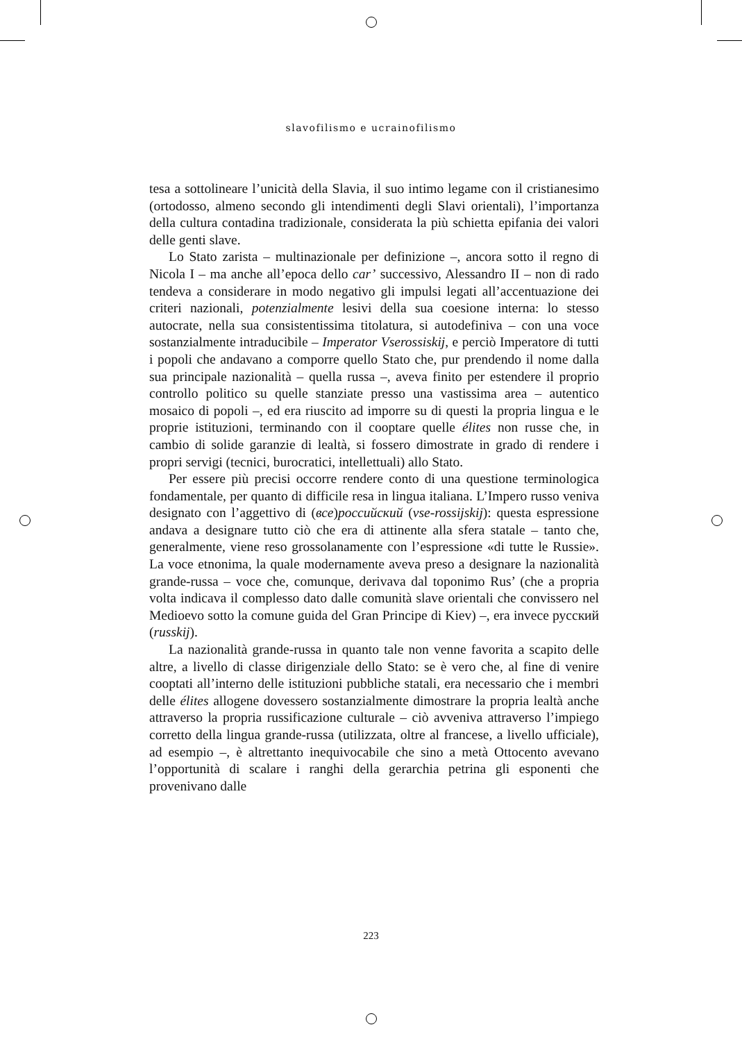slavofilismo e ucrainofilismo
tesa a sottolineare l’unicità della Slavia, il suo intimo legame con il cristianesimo (ortodosso, almeno secondo gli intendimenti degli Slavi orientali), l’importanza della cultura contadina tradizionale, considerata la più schietta epifania dei valori delle genti slave.
Lo Stato zarista – multinazionale per definizione –, ancora sotto il regno di Nicola I – ma anche all’epoca dello car’ successivo, Alessandro II – non di rado tendeva a considerare in modo negativo gli impulsi legati all’accentuazione dei criteri nazionali, potenzialmente lesivi della sua coesione interna: lo stesso autocrate, nella sua consistentissima titolatura, si autodefiniva – con una voce sostanzialmente intraducibile – Imperator Vserossiskij, e perciò Imperatore di tutti i popoli che andavano a comporre quello Stato che, pur prendendo il nome dalla sua principale nazionalità – quella russa –, aveva finito per estendere il proprio controllo politico su quelle stanziate presso una vastissima area – autentico mosaico di popoli –, ed era riuscito ad imporre su di questi la propria lingua e le proprie istituzioni, terminando con il cooptare quelle élites non russe che, in cambio di solide garanzie di lealtà, si fossero dimostrate in grado di rendere i propri servigi (tecnici, burocratici, intellettuali) allo Stato.
Per essere più precisi occorre rendere conto di una questione terminologica fondamentale, per quanto di difficile resa in lingua italiana. L’Impero russo veniva designato con l’aggettivo di (все)российский (vse-rossijskij): questa espressione andava a designare tutto ciò che era di attinente alla sfera statale – tanto che, generalmente, viene reso grossolanamente con l’espressione «di tutte le Russie». La voce etnonima, la quale modernamente aveva preso a designare la nazionalità grande-russa – voce che, comunque, derivava dal toponimo Rus’ (che a propria volta indicava il complesso dato dalle comunità slave orientali che convissero nel Medioevo sotto la comune guida del Gran Principe di Kiev) –, era invece русский (russkij).
La nazionalità grande-russa in quanto tale non venne favorita a scapito delle altre, a livello di classe dirigenziale dello Stato: se è vero che, al fine di venire cooptati all’interno delle istituzioni pubbliche statali, era necessario che i membri delle élites allogene dovessero sostanzialmente dimostrare la propria lealtà anche attraverso la propria russificazione culturale – ciò avveniva attraverso l’impiego corretto della lingua grande-russa (utilizzata, oltre al francese, a livello ufficiale), ad esempio –, è altrettanto inequivocabile che sino a metà Ottocento avevano l’opportunità di scalare i ranghi della gerarchia petrina gli esponenti che provenivano dalle
223